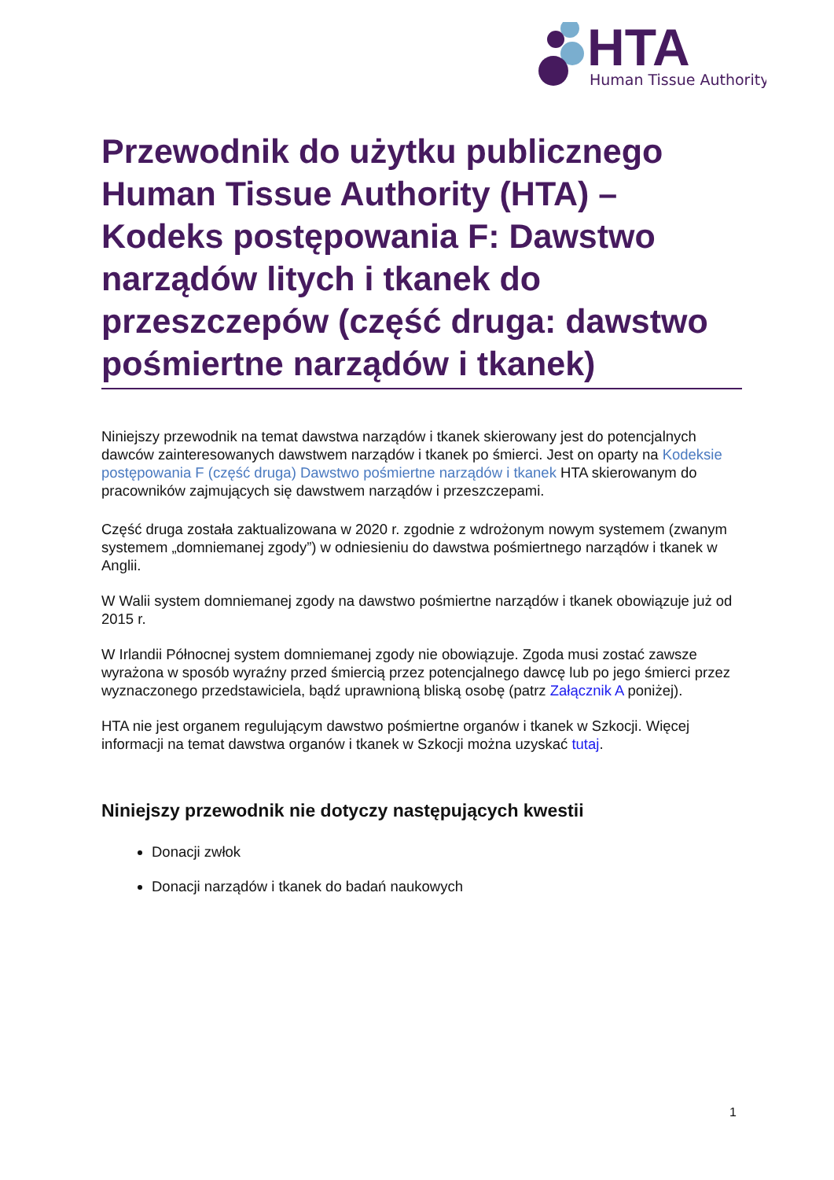HTA
Human Tissue Authority
Przewodnik do użytku publicznego Human Tissue Authority (HTA) – Kodeks postępowania F: Dawstwo narządów litych i tkanek do przeszczepów (część druga: dawstwo pośmiertne narządów i tkanek)
Niniejszy przewodnik na temat dawstwa narządów i tkanek skierowany jest do potencjalnych dawców zainteresowanych dawstwem narządów i tkanek po śmierci. Jest on oparty na Kodeksie postępowania F (część druga) Dawstwo pośmiertne narządów i tkanek HTA skierowanym do pracowników zajmujących się dawstwem narządów i przeszczepami.
Część druga została zaktualizowana w 2020 r. zgodnie z wdrożonym nowym systemem (zwanym systemem „domniemanej zgody”) w odniesieniu do dawstwa pośmiertnego narządów i tkanek w Anglii.
W Walii system domniemanej zgody na dawstwo pośmiertne narządów i tkanek obowiązuje już od 2015 r.
W Irlandii Północnej system domniemanej zgody nie obowiązuje. Zgoda musi zostać zawsze wyrażona w sposób wyraźny przed śmiercią przez potencjalnego dawcę lub po jego śmierci przez wyznaczonego przedstawiciela, bądź uprawnioną bliską osobę (patrz Załącznik A poniżej).
HTA nie jest organem regulującym dawstwo pośmiertne organów i tkanek w Szkocji. Więcej informacji na temat dawstwa organów i tkanek w Szkocji można uzyskać tutaj.
Niniejszy przewodnik nie dotyczy następujących kwestii
Donacji zwłok
Donacji narządów i tkanek do badań naukowych
1